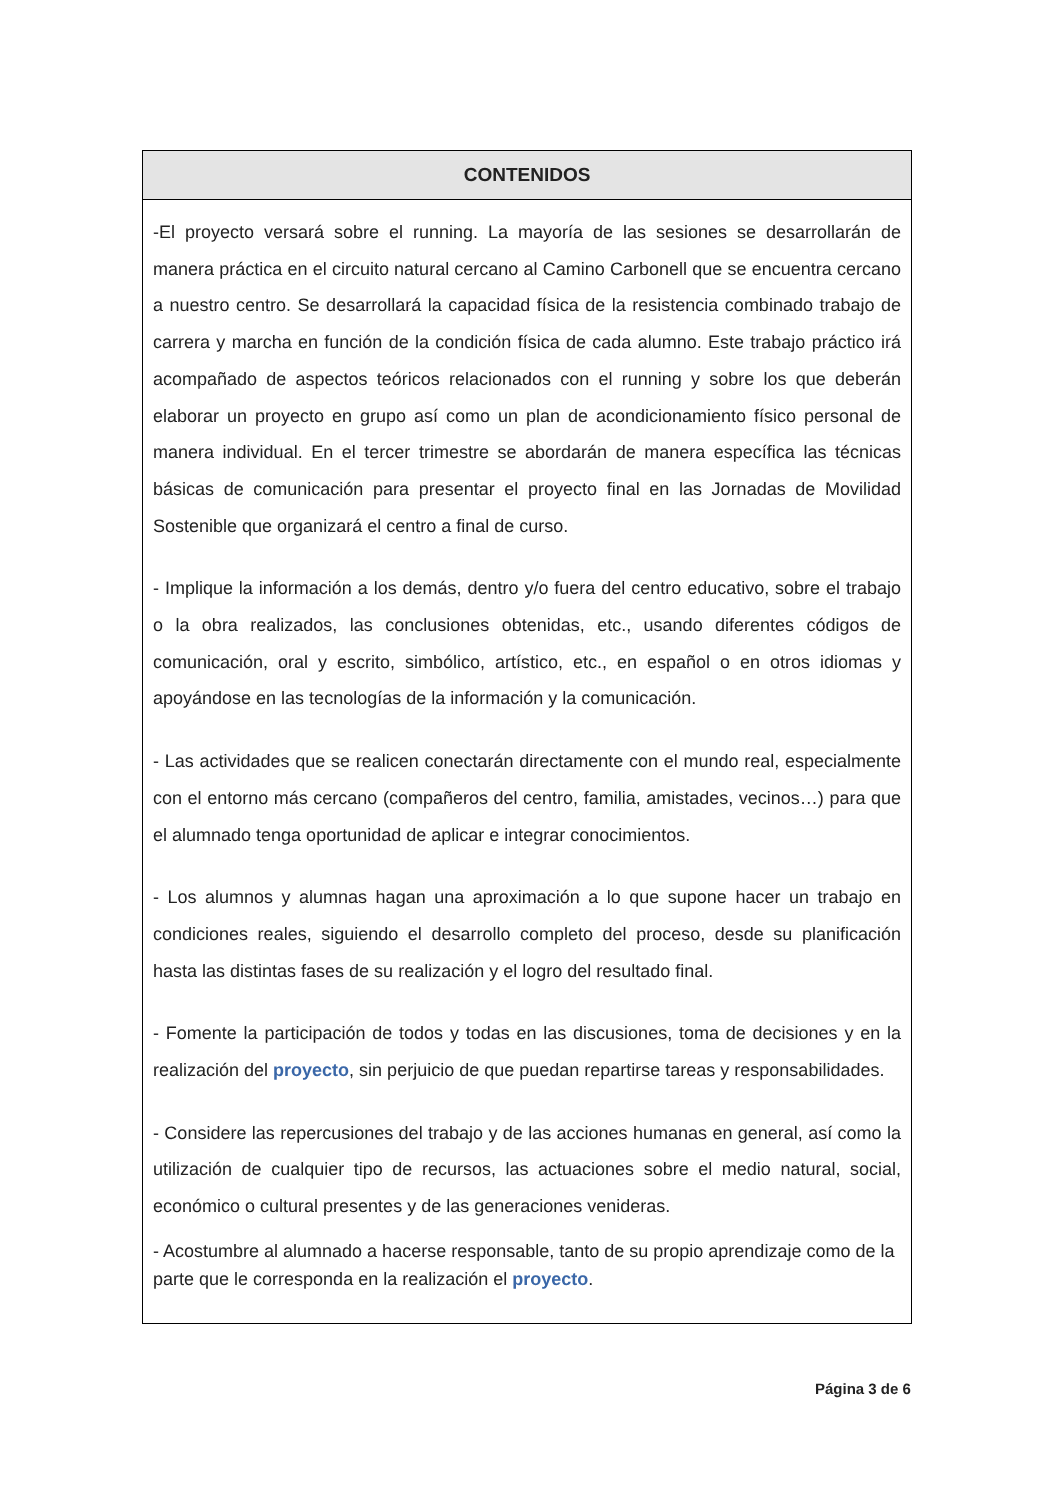| CONTENIDOS |
| --- |
| -El proyecto versará sobre el running. La mayoría de las sesiones se desarrollarán de manera práctica en el circuito natural cercano al Camino Carbonell que se encuentra cercano a nuestro centro. Se desarrollará la capacidad física de la resistencia combinado trabajo de carrera y marcha en función de la condición física de cada alumno. Este trabajo práctico irá acompañado de aspectos teóricos relacionados con el running y sobre los que deberán elaborar un proyecto en grupo así como un plan de acondicionamiento físico personal de manera individual. En el tercer trimestre se abordarán de manera específica las técnicas básicas de comunicación para presentar el proyecto final en las Jornadas de Movilidad Sostenible que organizará el centro a final de curso. - Implique la información a los demás, dentro y/o fuera del centro educativo, sobre el trabajo o la obra realizados, las conclusiones obtenidas, etc., usando diferentes códigos de comunicación, oral y escrito, simbólico, artístico, etc., en español o en otros idiomas y apoyándose en las tecnologías de la información y la comunicación. - Las actividades que se realicen conectarán directamente con el mundo real, especialmente con el entorno más cercano (compañeros del centro, familia, amistades, vecinos…) para que el alumnado tenga oportunidad de aplicar e integrar conocimientos. - Los alumnos y alumnas hagan una aproximación a lo que supone hacer un trabajo en condiciones reales, siguiendo el desarrollo completo del proceso, desde su planificación hasta las distintas fases de su realización y el logro del resultado final. - Fomente la participación de todos y todas en las discusiones, toma de decisiones y en la realización del proyecto , sin perjuicio de que puedan repartirse tareas y responsabilidades. - Considere las repercusiones del trabajo y de las acciones humanas en general, así como la utilización de cualquier tipo de recursos, las actuaciones sobre el medio natural, social, económico o cultural presentes y de las generaciones venideras. - Acostumbre al alumnado a hacerse responsable, tanto de su propio aprendizaje como de la parte que le corresponda en la realización el proyecto . |
Página 3 de 6